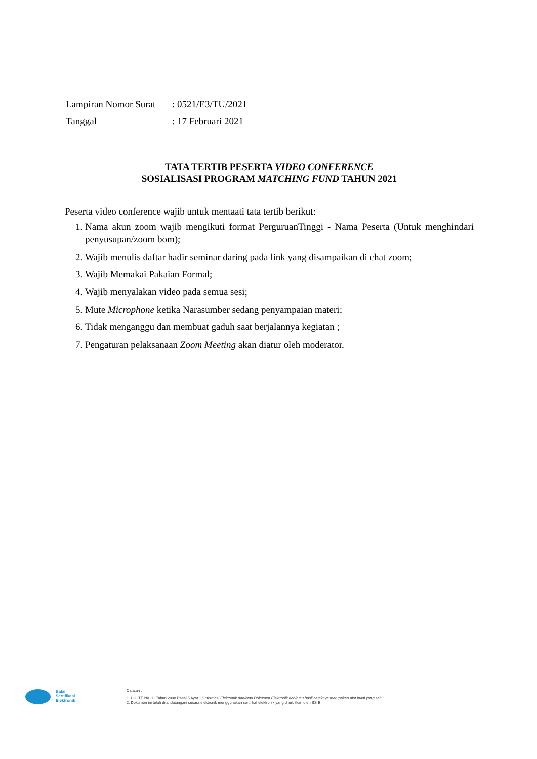| Lampiran Nomor Surat | : 0521/E3/TU/2021 |
| Tanggal | : 17 Februari 2021 |
TATA TERTIB PESERTA VIDEO CONFERENCE
SOSIALISASI PROGRAM MATCHING FUND TAHUN 2021
Peserta video conference wajib untuk mentaati tata tertib berikut:
1. Nama akun zoom wajib mengikuti format PerguruanTinggi - Nama Peserta (Untuk menghindari penyusupan/zoom bom);
2. Wajib menulis daftar hadir seminar daring pada link yang disampaikan di chat zoom;
3. Wajib Memakai Pakaian Formal;
4. Wajib menyalakan video pada semua sesi;
5. Mute Microphone ketika Narasumber sedang penyampaian materi;
6. Tidak menganggu dan membuat gaduh saat berjalannya kegiatan ;
7. Pengaturan pelaksanaan Zoom Meeting akan diatur oleh moderator.
Balai
Sertifikasi
Elektronik
Catatan :
1. UU ITE No. 11 Tahun 2008 Pasal 5 Ayat 1 "Informasi Elektronik dan/atau Dokumen Elektronik dan/atau hasil cetaknya merupakan alat bukti yang sah."
2. Dokumen ini telah ditandatangani secara elektronik menggunakan sertifikat elektronik yang diterbitkan oleh BSrE